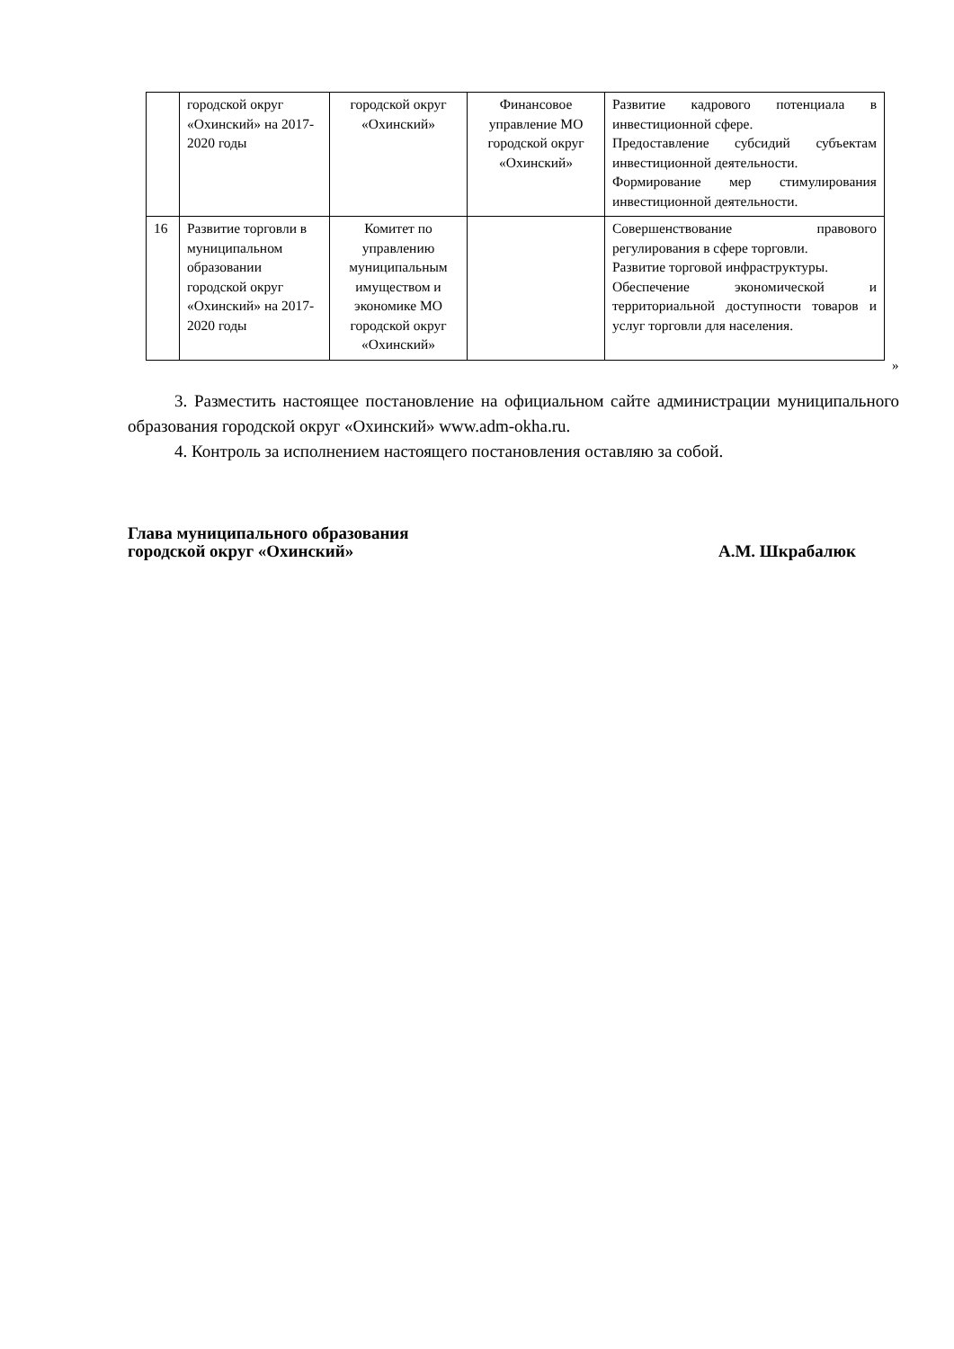| | городской округ «Охинский» на 2017-2020 годы | городской округ «Охинский» | Финансовое управление МО городской округ «Охинский» | Развитие кадрового потенциала в инвестиционной сфере. Предоставление субсидий субъектам инвестиционной деятельности. Формирование мер стимулирования инвестиционной деятельности. |
| 16 | Развитие торговли в муниципальном образовании городской округ «Охинский» на 2017-2020 годы | Комитет по управлению муниципальным имуществом и экономике МО городской округ «Охинский» | | Совершенствование правового регулирования в сфере торговли. Развитие торговой инфраструктуры. Обеспечение экономической и территориальной доступности товаров и услуг торговли для населения. |
»
3. Разместить настоящее постановление на официальном сайте администрации муниципального образования городской округ «Охинский» www.adm-okha.ru.
4. Контроль за исполнением настоящего постановления оставляю за собой.
Глава муниципального образования
городской округ «Охинский» А.М. Шкрабалюк